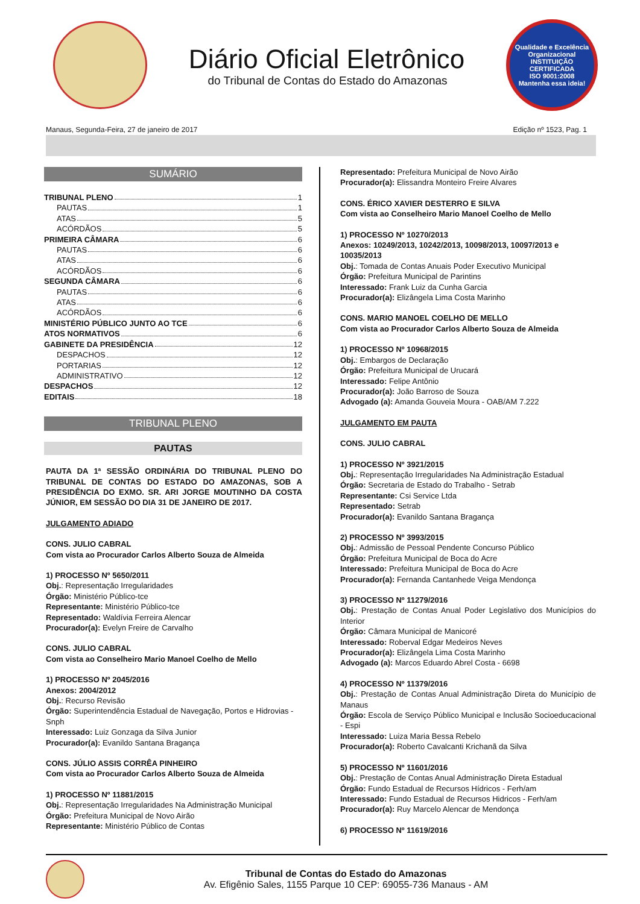Diário Oficial Eletrônico
do Tribunal de Contas do Estado do Amazonas
Qualidade e Excelência Organizacional
INSTITUIÇÃO CERTIFICADA
ISO 9001:2008
Mantenha essa ideia!
Manaus, Segunda-Feira, 27 de janeiro de 2017 Edição nº 1523, Pag. 1
SUMÁRIO
TRIBUNAL PLENO 1
PAUTAS 1
ATAS 5
ACÓRDÃOS 5
PRIMEIRA CÂMARA 6
PAUTAS 6
ATAS 6
ACÓRDÃOS 6
SEGUNDA CÂMARA 6
PAUTAS 6
ATAS 6
ACÓRDÃOS 6
MINISTÉRIO PÚBLICO JUNTO AO TCE 6
ATOS NORMATIVOS 6
GABINETE DA PRESIDÊNCIA 12
DESPACHOS 12
PORTARIAS 12
ADMINISTRATIVO 12
DESPACHOS 12
EDITAIS 18
TRIBUNAL PLENO
PAUTAS
PAUTA DA 1ª SESSÃO ORDINÁRIA DO TRIBUNAL PLENO DO TRIBUNAL DE CONTAS DO ESTADO DO AMAZONAS, SOB A PRESIDÊNCIA DO EXMO. SR. ARI JORGE MOUTINHO DA COSTA JÚNIOR, EM SESSÃO DO DIA 31 DE JANEIRO DE 2017.
JULGAMENTO ADIADO
CONS. JULIO CABRAL
Com vista ao Procurador Carlos Alberto Souza de Almeida
1) PROCESSO Nº 5650/2011
Obj.: Representação Irregularidades
Órgão: Ministério Público-tce
Representante: Ministério Público-tce
Representado: Waldívia Ferreira Alencar
Procurador(a): Evelyn Freire de Carvalho
CONS. JULIO CABRAL
Com vista ao Conselheiro Mario Manoel Coelho de Mello
1) PROCESSO Nº 2045/2016
Anexos: 2004/2012
Obj.: Recurso Revisão
Órgão: Superintendência Estadual de Navegação, Portos e Hidrovias - Snph
Interessado: Luiz Gonzaga da Silva Junior
Procurador(a): Evanildo Santana Bragança
CONS. JÚLIO ASSIS CORRÊA PINHEIRO
Com vista ao Procurador Carlos Alberto Souza de Almeida
1) PROCESSO Nº 11881/2015
Obj.: Representação Irregularidades Na Administração Municipal
Órgão: Prefeitura Municipal de Novo Airão
Representante: Ministério Público de Contas
Representado: Prefeitura Municipal de Novo Airão
Procurador(a): Elissandra Monteiro Freire Alvares
CONS. ÉRICO XAVIER DESTERRO E SILVA
Com vista ao Conselheiro Mario Manoel Coelho de Mello
1) PROCESSO Nº 10270/2013
Anexos: 10249/2013, 10242/2013, 10098/2013, 10097/2013 e 10035/2013
Obj.: Tomada de Contas Anuais Poder Executivo Municipal
Órgão: Prefeitura Municipal de Parintins
Interessado: Frank Luiz da Cunha Garcia
Procurador(a): Elizângela Lima Costa Marinho
CONS. MARIO MANOEL COELHO DE MELLO
Com vista ao Procurador Carlos Alberto Souza de Almeida
1) PROCESSO Nº 10968/2015
Obj.: Embargos de Declaração
Órgão: Prefeitura Municipal de Urucará
Interessado: Felipe Antônio
Procurador(a): João Barroso de Souza
Advogado (a): Amanda Gouveia Moura - OAB/AM 7.222
JULGAMENTO EM PAUTA
CONS. JULIO CABRAL
1) PROCESSO Nº 3921/2015
Obj.: Representação Irregularidades Na Administração Estadual
Órgão: Secretaria de Estado do Trabalho - Setrab
Representante: Csi Service Ltda
Representado: Setrab
Procurador(a): Evanildo Santana Bragança
2) PROCESSO Nº 3993/2015
Obj.: Admissão de Pessoal Pendente Concurso Público
Órgão: Prefeitura Municipal de Boca do Acre
Interessado: Prefeitura Municipal de Boca do Acre
Procurador(a): Fernanda Cantanhede Veiga Mendonça
3) PROCESSO Nº 11279/2016
Obj.: Prestação de Contas Anual Poder Legislativo dos Municípios do Interior
Órgão: Câmara Municipal de Manicoré
Interessado: Roberval Edgar Medeiros Neves
Procurador(a): Elizângela Lima Costa Marinho
Advogado (a): Marcos Eduardo Abrel Costa - 6698
4) PROCESSO Nº 11379/2016
Obj.: Prestação de Contas Anual Administração Direta do Município de Manaus
Órgão: Escola de Serviço Público Municipal e Inclusão Socioeducacional - Espi
Interessado: Luiza Maria Bessa Rebelo
Procurador(a): Roberto Cavalcanti Krichanã da Silva
5) PROCESSO Nº 11601/2016
Obj.: Prestação de Contas Anual Administração Direta Estadual
Órgão: Fundo Estadual de Recursos Hídricos - Ferh/am
Interessado: Fundo Estadual de Recursos Hidricos - Ferh/am
Procurador(a): Ruy Marcelo Alencar de Mendonça
6) PROCESSO Nº 11619/2016
Tribunal de Contas do Estado do Amazonas
Av. Efigênio Sales, 1155 Parque 10 CEP: 69055-736 Manaus - AM